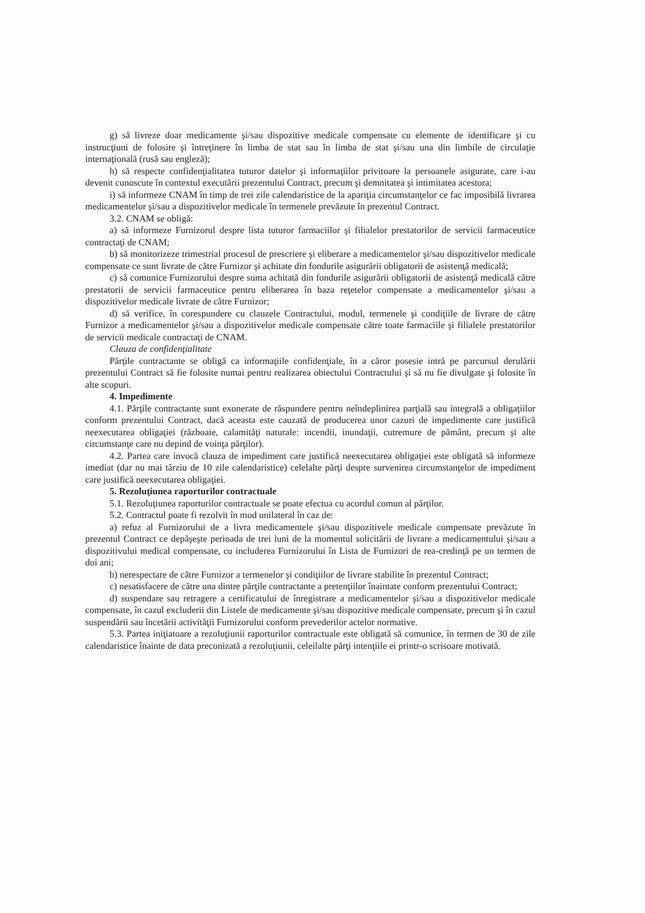g) să livreze doar medicamente şi/sau dispozitive medicale compensate cu elemente de identificare şi cu instrucţiuni de folosire şi întreţinere în limba de stat sau în limba de stat şi/sau una din limbile de circulaţie internaţională (rusă sau engleză);
h) să respecte confidenţialitatea tuturor datelor şi informaţiilor privitoare la persoanele asigurate, care i-au devenit cunoscute în contextul executării prezentului Contract, precum şi demnitatea şi intimitatea acestora;
i) să informeze CNAM în timp de trei zile calendaristice de la apariţia circumstanţelor ce fac imposibilă livrarea medicamentelor şi/sau a dispozitivelor medicale în termenele prevăzute în prezentul Contract.
3.2. CNAM se obligă:
a) să informeze Furnizorul despre lista tuturor farmaciilor şi filialelor prestatorilor de servicii farmaceutice contractaţi de CNAM;
b) să monitorizeze trimestrial procesul de prescriere şi eliberare a medicamentelor şi/sau dispozitivelor medicale compensate ce sunt livrate de către Furnizor şi achitate din fondurile asigurării obligatorii de asistenţă medicală;
c) să comunice Furnizorului despre suma achitată din fondurile asigurării obligatorii de asistenţă medicală către prestatorii de servicii farmaceutice pentru eliberarea în baza reţetelor compensate a medicamentelor şi/sau a dispozitivelor medicale livrate de către Furnizor;
d) să verifice, în corespundere cu clauzele Contractului, modul, termenele şi condiţiile de livrare de către Furnizor a medicamentelor şi/sau a dispozitivelor medicale compensate către toate farmaciile şi filialele prestatorilor de servicii medicale contractaţi de CNAM.
Clauza de confidenţialitate
Părţile contractante se obligă ca informaţiile confidenţiale, în a căror posesie intră pe parcursul derulării prezentului Contract să fie folosite numai pentru realizarea obiectului Contractului şi să nu fie divulgate şi folosite în alte scopuri.
4. Impedimente
4.1. Părţile contractante sunt exonerate de răspundere pentru neîndeplinirea parţială sau integrală a obligaţiilor conform prezentului Contract, dacă aceasta este cauzată de producerea unor cazuri de impedimente care justifică neexecutarea obligaţiei (războaie, calamităţi naturale: incendii, inundaţii, cutremure de pământ, precum şi alte circumstanţe care nu depind de voinţa părţilor).
4.2. Partea care invocă clauza de impediment care justifică neexecutarea obligaţiei este obligată să informeze imediat (dar nu mai târziu de 10 zile calendaristice) celelalte părţi despre survenirea circumstanţelor de impediment care justifică neexecutarea obligaţiei.
5. Rezoluţiunea raporturilor contractuale
5.1. Rezoluţiunea raporturilor contractuale se poate efectua cu acordul comun al părţilor.
5.2. Contractul poate fi rezolvit în mod unilateral în caz de:
a) refuz al Furnizorului de a livra medicamentele şi/sau dispozitivele medicale compensate prevăzute în prezentul Contract ce depăşeşte perioada de trei luni de la momentul solicitării de livrare a medicamentului şi/sau a dispozitivului medical compensate, cu includerea Furnizorului în Lista de Furnizori de rea-credinţă pe un termen de doi ani;
b) nerespectare de către Furnizor a termenelor şi condiţiilor de livrare stabilite în prezentul Contract;
c) nesatisfacere de către una dintre părţile contractante a pretenţiilor înaintate conform prezentului Contract;
d) suspendare sau retragere a certificatului de înregistrare a medicamentelor şi/sau a dispozitivelor medicale compensate, în cazul excluderii din Listele de medicamente şi/sau dispozitive medicale compensate, precum şi în cazul suspendării sau încetării activităţii Furnizorului conform prevederilor actelor normative.
5.3. Partea iniţiatoare a rezoluţiunii raporturilor contractuale este obligată să comunice, în termen de 30 de zile calendaristice înainte de data preconizată a rezoluţiunii, celeilalte părţi intenţiile ei printr-o scrisoare motivată.